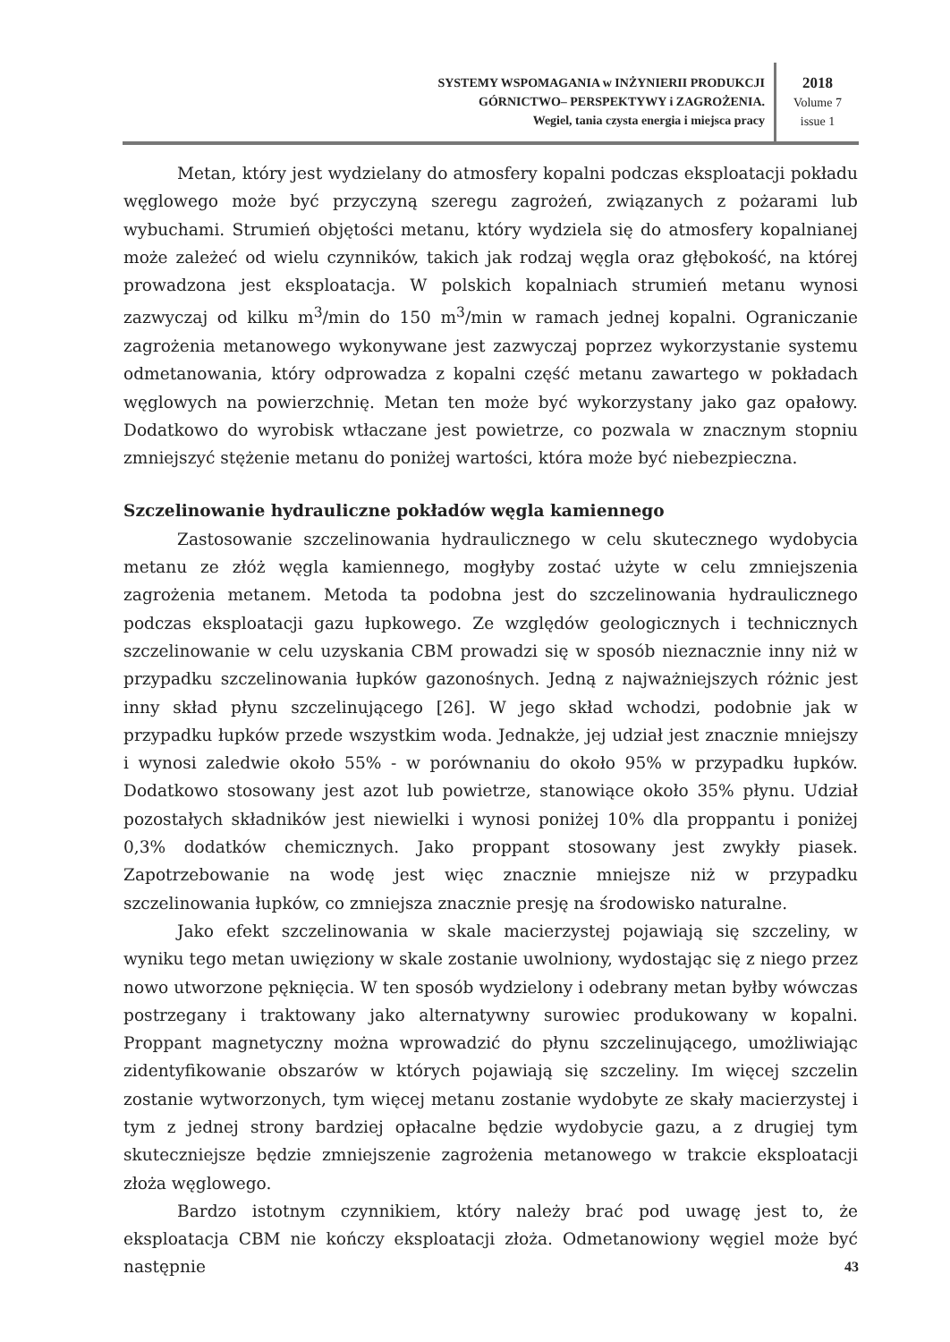SYSTEMY WSPOMAGANIA w INŻYNIERII PRODUKCJI
GÓRNICTWO– PERSPEKTYWY i ZAGROŻENIA.
Wegiel, tania czysta energia i miejsca pracy
2018
Volume 7
issue 1
Metan, który jest wydzielany do atmosfery kopalni podczas eksploatacji pokładu węglowego może być przyczyną szeregu zagrożeń, związanych z pożarami lub wybuchami. Strumień objętości metanu, który wydziela się do atmosfery kopalnianej może zależeć od wielu czynników, takich jak rodzaj węgla oraz głębokość, na której prowadzona jest eksploatacja. W polskich kopalniach strumień metanu wynosi zazwyczaj od kilku m<sup>3</sup>/min do 150 m<sup>3</sup>/min w ramach jednej kopalni. Ograniczanie zagrożenia metanowego wykonywane jest zazwyczaj poprzez wykorzystanie systemu odmetanowania, który odprowadza z kopalni część metanu zawartego w pokładach węglowych na powierzchnię. Metan ten może być wykorzystany jako gaz opałowy. Dodatkowo do wyrobisk wtłaczane jest powietrze, co pozwala w znacznym stopniu zmniejszyć stężenie metanu do poniżej wartości, która może być niebezpieczna.
Szczelinowanie hydrauliczne pokładów węgla kamiennego
Zastosowanie szczelinowania hydraulicznego w celu skutecznego wydobycia metanu ze złóż węgla kamiennego, mogłyby zostać użyte w celu zmniejszenia zagrożenia metanem. Metoda ta podobna jest do szczelinowania hydraulicznego podczas eksploatacji gazu łupkowego. Ze względów geologicznych i technicznych szczelinowanie w celu uzyskania CBM prowadzi się w sposób nieznacznie inny niż w przypadku szczelinowania łupków gazonośnych. Jedną z najważniejszych różnic jest inny skład płynu szczelinującego [26]. W jego skład wchodzi, podobnie jak w przypadku łupków przede wszystkim woda. Jednakże, jej udział jest znacznie mniejszy i wynosi zaledwie około 55% - w porównaniu do około 95% w przypadku łupków. Dodatkowo stosowany jest azot lub powietrze, stanowiące około 35% płynu. Udział pozostałych składników jest niewielki i wynosi poniżej 10% dla proppantu i poniżej 0,3% dodatków chemicznych. Jako proppant stosowany jest zwykły piasek. Zapotrzebowanie na wodę jest więc znacznie mniejsze niż w przypadku szczelinowania łupków, co zmniejsza znacznie presję na środowisko naturalne.
Jako efekt szczelinowania w skale macierzystej pojawiają się szczeliny, w wyniku tego metan uwięziony w skale zostanie uwolniony, wydostając się z niego przez nowo utworzone pęknięcia. W ten sposób wydzielony i odebrany metan byłby wówczas postrzegany i traktowany jako alternatywny surowiec produkowany w kopalni. Proppant magnetyczny można wprowadzić do płynu szczelinującego, umożliwiając zidentyfikowanie obszarów w których pojawiają się szczeliny. Im więcej szczelin zostanie wytworzonych, tym więcej metanu zostanie wydobyte ze skały macierzystej i tym z jednej strony bardziej opłacalne będzie wydobycie gazu, a z drugiej tym skuteczniejsze będzie zmniejszenie zagrożenia metanowego w trakcie eksploatacji złoża węglowego.
Bardzo istotnym czynnikiem, który należy brać pod uwagę jest to, że eksploatacja CBM nie kończy eksploatacji złoża. Odmetanowiony węgiel może być następnie
43